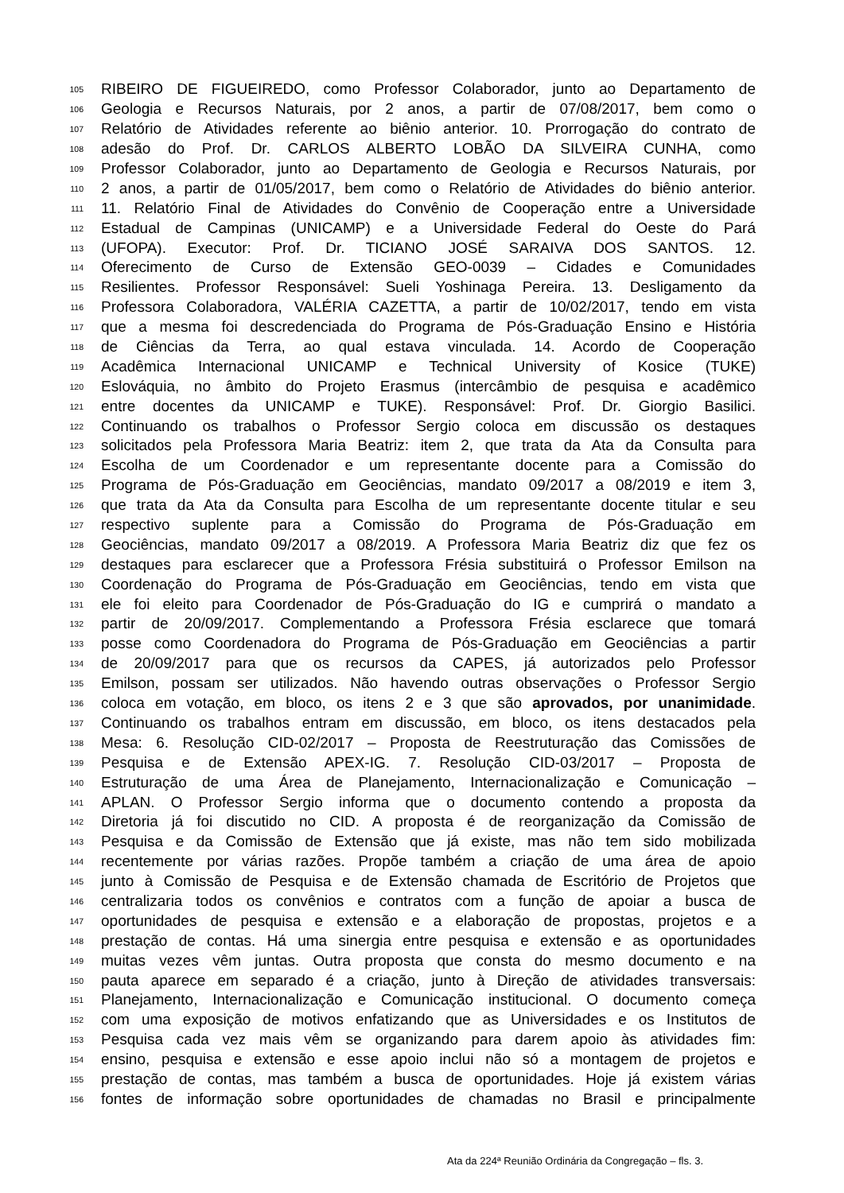105 RIBEIRO DE FIGUEIREDO, como Professor Colaborador, junto ao Departamento de
106 Geologia e Recursos Naturais, por 2 anos, a partir de 07/08/2017, bem como o
107 Relatório de Atividades referente ao biênio anterior. 10. Prorrogação do contrato de
108 adesão do Prof. Dr. CARLOS ALBERTO LOBÃO DA SILVEIRA CUNHA, como
109 Professor Colaborador, junto ao Departamento de Geologia e Recursos Naturais, por
110 2 anos, a partir de 01/05/2017, bem como o Relatório de Atividades do biênio anterior.
111 11. Relatório Final de Atividades do Convênio de Cooperação entre a Universidade
112 Estadual de Campinas (UNICAMP) e a Universidade Federal do Oeste do Pará
113 (UFOPA). Executor: Prof. Dr. TICIANO JOSÉ SARAIVA DOS SANTOS. 12.
114 Oferecimento de Curso de Extensão GEO-0039 – Cidades e Comunidades
115 Resilientes. Professor Responsável: Sueli Yoshinaga Pereira. 13. Desligamento da
116 Professora Colaboradora, VALÉRIA CAZETTA, a partir de 10/02/2017, tendo em vista
117 que a mesma foi descredenciada do Programa de Pós-Graduação Ensino e História
118 de Ciências da Terra, ao qual estava vinculada. 14. Acordo de Cooperação
119 Acadêmica Internacional UNICAMP e Technical University of Kosice (TUKE)
120 Eslováquia, no âmbito do Projeto Erasmus (intercâmbio de pesquisa e acadêmico
121 entre docentes da UNICAMP e TUKE). Responsável: Prof. Dr. Giorgio Basilici.
122 Continuando os trabalhos o Professor Sergio coloca em discussão os destaques
123 solicitados pela Professora Maria Beatriz: item 2, que trata da Ata da Consulta para
124 Escolha de um Coordenador e um representante docente para a Comissão do
125 Programa de Pós-Graduação em Geociências, mandato 09/2017 a 08/2019 e item 3,
126 que trata da Ata da Consulta para Escolha de um representante docente titular e seu
127 respectivo suplente para a Comissão do Programa de Pós-Graduação em
128 Geociências, mandato 09/2017 a 08/2019. A Professora Maria Beatriz diz que fez os
129 destaques para esclarecer que a Professora Frésia substituirá o Professor Emilson na
130 Coordenação do Programa de Pós-Graduação em Geociências, tendo em vista que
131 ele foi eleito para Coordenador de Pós-Graduação do IG e cumprirá o mandato a
132 partir de 20/09/2017. Complementando a Professora Frésia esclarece que tomará
133 posse como Coordenadora do Programa de Pós-Graduação em Geociências a partir
134 de 20/09/2017 para que os recursos da CAPES, já autorizados pelo Professor
135 Emilson, possam ser utilizados. Não havendo outras observações o Professor Sergio
136 coloca em votação, em bloco, os itens 2 e 3 que são aprovados, por unanimidade.
137 Continuando os trabalhos entram em discussão, em bloco, os itens destacados pela
138 Mesa: 6. Resolução CID-02/2017 – Proposta de Reestruturação das Comissões de
139 Pesquisa e de Extensão APEX-IG. 7. Resolução CID-03/2017 – Proposta de
140 Estruturação de uma Área de Planejamento, Internacionalização e Comunicação –
141 APLAN. O Professor Sergio informa que o documento contendo a proposta da
142 Diretoria já foi discutido no CID. A proposta é de reorganização da Comissão de
143 Pesquisa e da Comissão de Extensão que já existe, mas não tem sido mobilizada
144 recentemente por várias razões. Propõe também a criação de uma área de apoio
145 junto à Comissão de Pesquisa e de Extensão chamada de Escritório de Projetos que
146 centralizaria todos os convênios e contratos com a função de apoiar a busca de
147 oportunidades de pesquisa e extensão e a elaboração de propostas, projetos e a
148 prestação de contas. Há uma sinergia entre pesquisa e extensão e as oportunidades
149 muitas vezes vêm juntas. Outra proposta que consta do mesmo documento e na
150 pauta aparece em separado é a criação, junto à Direção de atividades transversais:
151 Planejamento, Internacionalização e Comunicação institucional. O documento começa
152 com uma exposição de motivos enfatizando que as Universidades e os Institutos de
153 Pesquisa cada vez mais vêm se organizando para darem apoio às atividades fim:
154 ensino, pesquisa e extensão e esse apoio inclui não só a montagem de projetos e
155 prestação de contas, mas também a busca de oportunidades. Hoje já existem várias
156 fontes de informação sobre oportunidades de chamadas no Brasil e principalmente
Ata da 224ª Reunião Ordinária da Congregação – fls. 3.